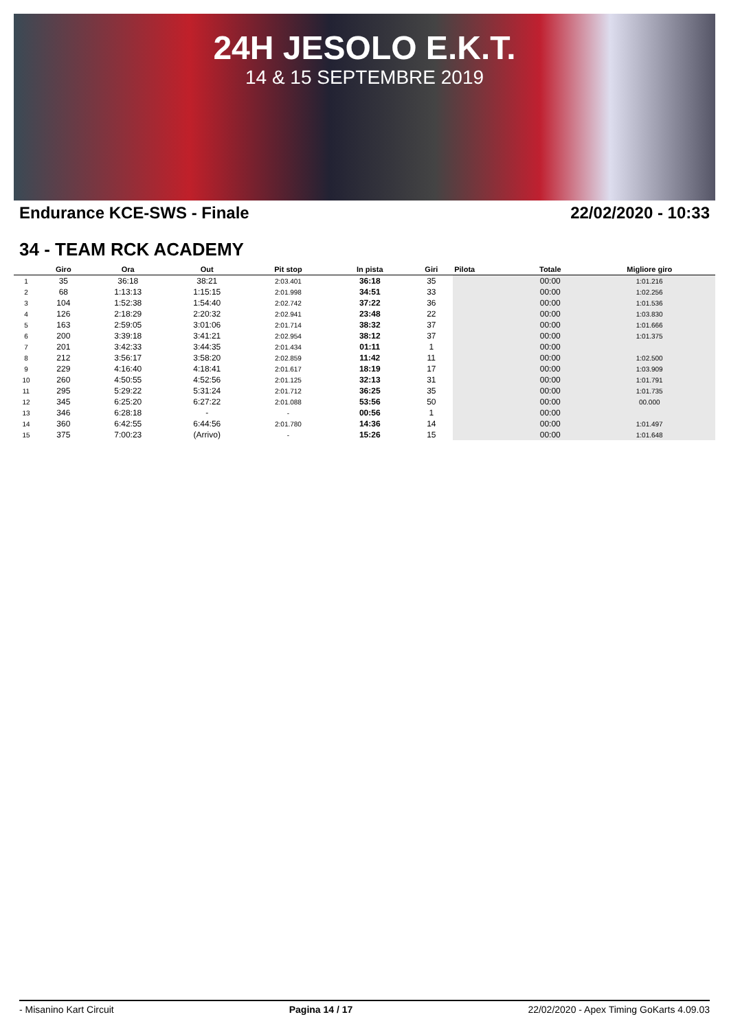24H JESOLO E.K.T.
14 & 15 SEPTEMBRE 2019
Endurance KCE-SWS - Finale 22/02/2020 - 10:33
34 - TEAM RCK ACADEMY
| | Giro | Ora | Out | Pit stop | In pista | Giri | Pilota | Totale | Migliore giro |
| --- | --- | --- | --- | --- | --- | --- | --- | --- | --- |
| 1 | 35 | 36:18 | 38:21 | 2:03.401 | 36:18 | 35 | | 00:00 | 1:01.216 |
| 2 | 68 | 1:13:13 | 1:15:15 | 2:01.998 | 34:51 | 33 | | 00:00 | 1:02.256 |
| 3 | 104 | 1:52:38 | 1:54:40 | 2:02.742 | 37:22 | 36 | | 00:00 | 1:01.536 |
| 4 | 126 | 2:18:29 | 2:20:32 | 2:02.941 | 23:48 | 22 | | 00:00 | 1:03.830 |
| 5 | 163 | 2:59:05 | 3:01:06 | 2:01.714 | 38:32 | 37 | | 00:00 | 1:01.666 |
| 6 | 200 | 3:39:18 | 3:41:21 | 2:02.954 | 38:12 | 37 | | 00:00 | 1:01.375 |
| 7 | 201 | 3:42:33 | 3:44:35 | 2:01.434 | 01:11 | 1 | | 00:00 | |
| 8 | 212 | 3:56:17 | 3:58:20 | 2:02.859 | 11:42 | 11 | | 00:00 | 1:02.500 |
| 9 | 229 | 4:16:40 | 4:18:41 | 2:01.617 | 18:19 | 17 | | 00:00 | 1:03.909 |
| 10 | 260 | 4:50:55 | 4:52:56 | 2:01.125 | 32:13 | 31 | | 00:00 | 1:01.791 |
| 11 | 295 | 5:29:22 | 5:31:24 | 2:01.712 | 36:25 | 35 | | 00:00 | 1:01.735 |
| 12 | 345 | 6:25:20 | 6:27:22 | 2:01.088 | 53:56 | 50 | | 00:00 | 00.000 |
| 13 | 346 | 6:28:18 | - | - | 00:56 | 1 | | 00:00 | |
| 14 | 360 | 6:42:55 | 6:44:56 | 2:01.780 | 14:36 | 14 | | 00:00 | 1:01.497 |
| 15 | 375 | 7:00:23 | (Arrivo) | - | 15:26 | 15 | | 00:00 | 1:01.648 |
- Misanino Kart Circuit Pagina 14 / 17 22/02/2020 - Apex Timing GoKarts 4.09.03